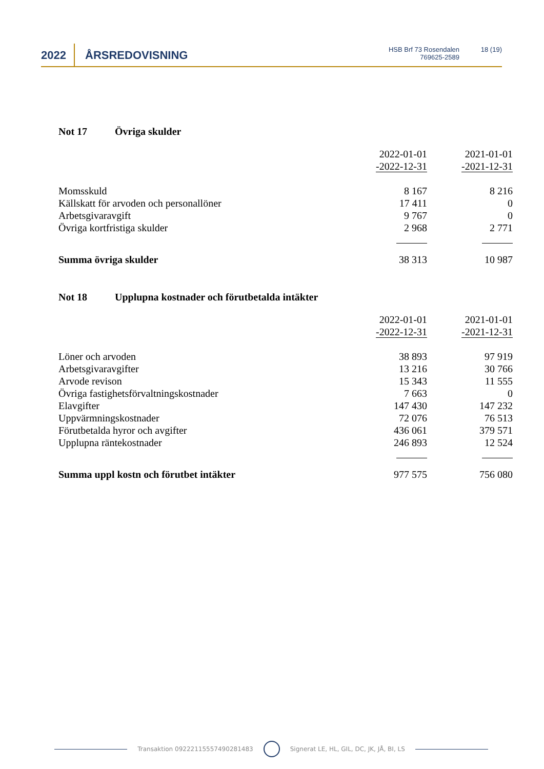2022 ÅRSREDOVISNING
HSB Brf 73 Rosendalen
769625-2589
18 (19)
Not 17 Övriga skulder
| | 2022-01-01 -2022-12-31 | 2021-01-01 -2021-12-31 |
| --- | --- | --- |
| Momsskuld | 8 167 | 8 216 |
| Källskatt för arvoden och personallöner | 17 411 | 0 |
| Arbetsgivaravgift | 9 767 | 0 |
| Övriga kortfristiga skulder | 2 968 | 2 771 |
| Summa övriga skulder | 38 313 | 10 987 |
Not 18 Upplupna kostnader och förutbetalda intäkter
| | 2022-01-01 -2022-12-31 | 2021-01-01 -2021-12-31 |
| --- | --- | --- |
| Löner och arvoden | 38 893 | 97 919 |
| Arbetsgivaravgifter | 13 216 | 30 766 |
| Arvode revison | 15 343 | 11 555 |
| Övriga fastighetsförvaltningskostnader | 7 663 | 0 |
| Elavgifter | 147 430 | 147 232 |
| Uppvärmningskostnader | 72 076 | 76 513 |
| Förutbetalda hyror och avgifter | 436 061 | 379 571 |
| Upplupna räntekostnader | 246 893 | 12 524 |
| Summa uppl kostn och förutbet intäkter | 977 575 | 756 080 |
Transaktion 09222115557490281483 Signerat LE, HL, GIL, DC, JK, JÅ, BI, LS